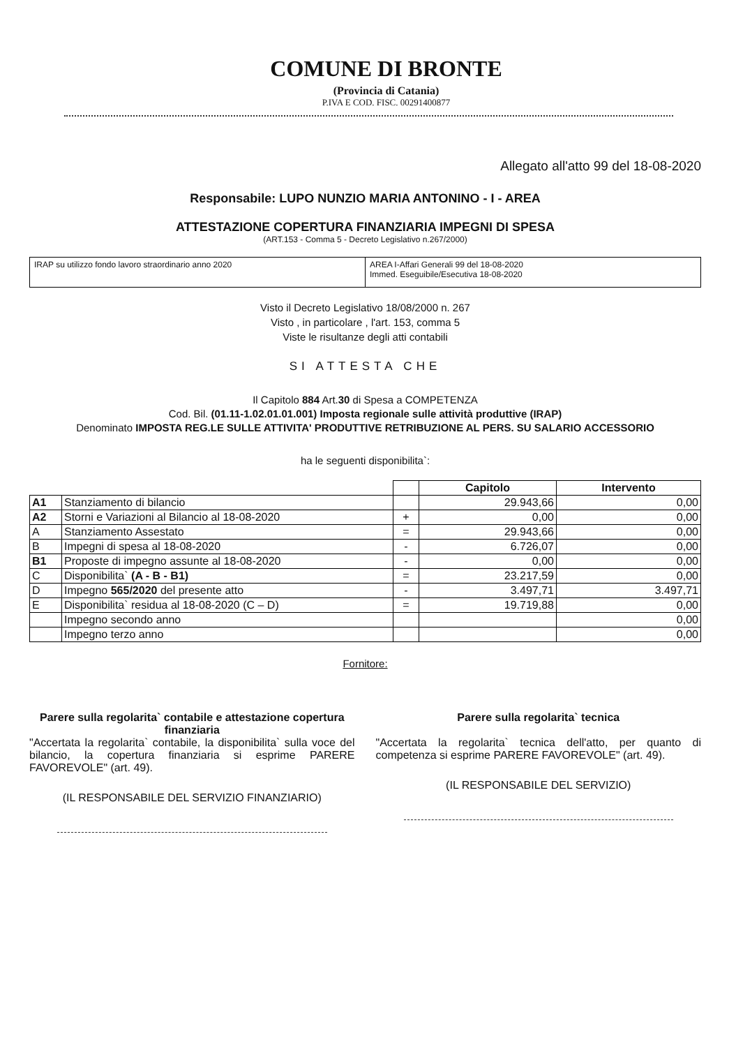COMUNE DI BRONTE
(Provincia di Catania)
P.IVA E COD. FISC. 00291400877
Allegato all'atto 99 del 18-08-2020
Responsabile: LUPO NUNZIO MARIA ANTONINO - I - AREA
ATTESTAZIONE COPERTURA FINANZIARIA IMPEGNI DI SPESA
(ART.153 - Comma 5 - Decreto Legislativo n.267/2000)
| IRAP su utilizzo fondo lavoro straordinario anno 2020 | AREA I-Affari Generali 99 del 18-08-2020 Immed. Eseguibile/Esecutiva 18-08-2020 |
Visto il Decreto Legislativo 18/08/2000 n. 267
Visto , in particolare , l'art. 153, comma 5
Viste le risultanze degli atti contabili
SI ATTESTA CHE
Il Capitolo 884 Art.30 di Spesa a COMPETENZA
Cod. Bil. (01.11-1.02.01.01.001) Imposta regionale sulle attività produttive (IRAP)
Denominato IMPOSTA REG.LE SULLE ATTIVITA' PRODUTTIVE RETRIBUZIONE AL PERS. SU SALARIO ACCESSORIO
ha le seguenti disponibilita`:
| | | | Capitolo | Intervento |
| --- | --- | --- | --- | --- |
| A1 | Stanziamento di bilancio | | 29.943,66 | 0,00 |
| A2 | Storni e Variazioni al Bilancio al 18-08-2020 | + | 0,00 | 0,00 |
| A | Stanziamento Assestato | = | 29.943,66 | 0,00 |
| B | Impegni di spesa al 18-08-2020 | - | 6.726,07 | 0,00 |
| B1 | Proposte di impegno assunte al 18-08-2020 | - | 0,00 | 0,00 |
| C | Disponibilita` (A - B - B1) | = | 23.217,59 | 0,00 |
| D | Impegno 565/2020 del presente atto | - | 3.497,71 | 3.497,71 |
| E | Disponibilita` residua al 18-08-2020 (C – D) | = | 19.719,88 | 0,00 |
| | Impegno secondo anno | | | 0,00 |
| | Impegno terzo anno | | | 0,00 |
Fornitore:
Parere sulla regolarita` contabile e attestazione copertura finanziaria
"Accertata la regolarita` contabile, la disponibilita` sulla voce del bilancio, la copertura finanziaria si esprime PARERE FAVOREVOLE" (art. 49).
(IL RESPONSABILE DEL SERVIZIO FINANZIARIO)
Parere sulla regolarita` tecnica
"Accertata la regolarita` tecnica dell'atto, per quanto di competenza si esprime PARERE FAVOREVOLE" (art. 49).
(IL RESPONSABILE DEL SERVIZIO)